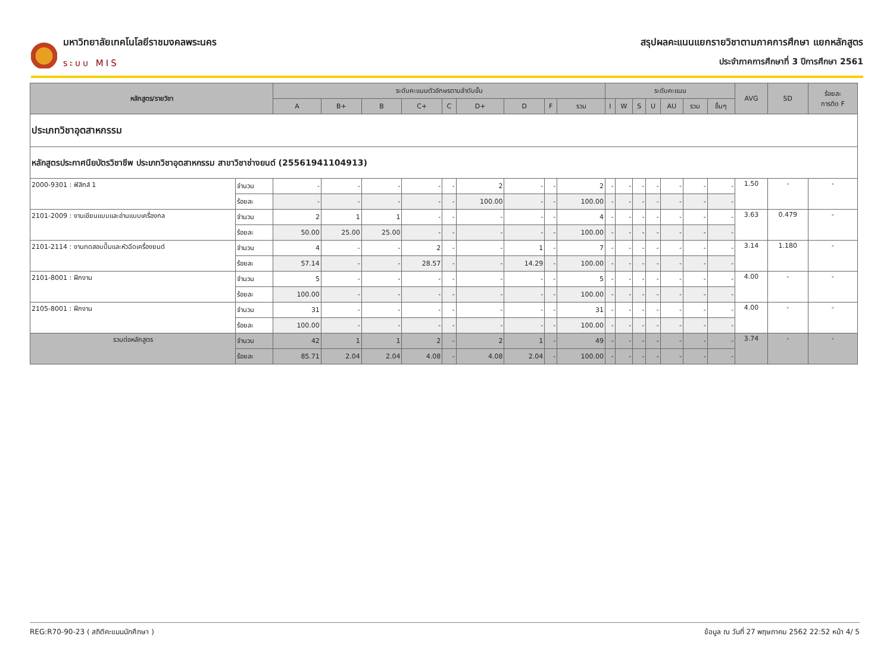มหาวิทยาลัยเทคโนโลยีราชมงคลพระนคร
ระบบ MIS
สรุปผลคะแนนแยกรายวิชาตามภาคการศึกษา แยกหลักสูตร
ประจำภาคการศึกษาที่ 3 ปีการศึกษา 2561
| หลักสูตร/รายวิชา | | ระดับคะแนนตัวอักษรตามลำดับขั้น | | | | | | | | | ระดับคะแนน | | | | | | | AVG | SD | ร้อยละ การติด F |
| --- | --- | --- | --- | --- | --- | --- | --- | --- | --- | --- | --- | --- | --- | --- | --- | --- | --- | --- | --- | --- |
| | | A | B+ | B | C+ | C | D+ | D | F | รวม | I | W | S | U | AU | รวม | อื่นๆ | | | |
| ประเภทวิชาอุตสาหกรรม | | | | | | | | | | | | | | | | | | | | |
| หลักสูตรประกาศนียบัตรวิชาชีพ ประเภทวิชาอุตสาหกรรม สาขาวิชาช่างยนต์ (25561941104913) | | | | | | | | | | | | | | | | | | | | |
| 2000-9301 : ฟิสิกส์ 1 | จำนวน | - | - | - | - | - | 2 | - | - | 2 | - | - | - | - | - | - | - | 1.50 | - | - |
| | ร้อยละ | - | - | - | - | - | 100.00 | - | - | 100.00 | - | - | - | - | - | - | - | | | |
| 2101-2009 : งานเขียนแบบและอ่านแบบเครื่องกล | จำนวน | 2 | 1 | 1 | - | - | - | - | - | 4 | - | - | - | - | - | - | - | 3.63 | 0.479 | - |
| | ร้อยละ | 50.00 | 25.00 | 25.00 | - | - | - | - | - | 100.00 | - | - | - | - | - | - | - | | | |
| 2101-2114 : งานทดสอบปั๊มและหัวฉีดเครื่องยนต์ | จำนวน | 4 | - | - | 2 | - | - | 1 | - | 7 | - | - | - | - | - | - | - | 3.14 | 1.180 | - |
| | ร้อยละ | 57.14 | - | - | 28.57 | - | - | 14.29 | - | 100.00 | - | - | - | - | - | - | - | | | |
| 2101-8001 : ฝึกงาน | จำนวน | 5 | - | - | - | - | - | - | - | 5 | - | - | - | - | - | - | - | 4.00 | - | - |
| | ร้อยละ | 100.00 | - | - | - | - | - | - | - | 100.00 | - | - | - | - | - | - | - | | | |
| 2105-8001 : ฝึกงาน | จำนวน | 31 | - | - | - | - | - | - | - | 31 | - | - | - | - | - | - | - | 4.00 | - | - |
| | ร้อยละ | 100.00 | - | - | - | - | - | - | - | 100.00 | - | - | - | - | - | - | - | | | |
| รวมต่อหลักสูตร | จำนวน | 42 | 1 | 1 | 2 | - | 2 | 1 | - | 49 | - | - | - | - | - | - | - | 3.74 | - | - |
| | ร้อยละ | 85.71 | 2.04 | 2.04 | 4.08 | - | 4.08 | 2.04 | - | 100.00 | - | - | - | - | - | - | - | | | |
REG:R70-90-23 ( สถิติคะแนนนักศึกษา ) ข้อมูล ณ วันที่ 27 พฤษภาคม 2562 22:52 หน้า 4/ 5